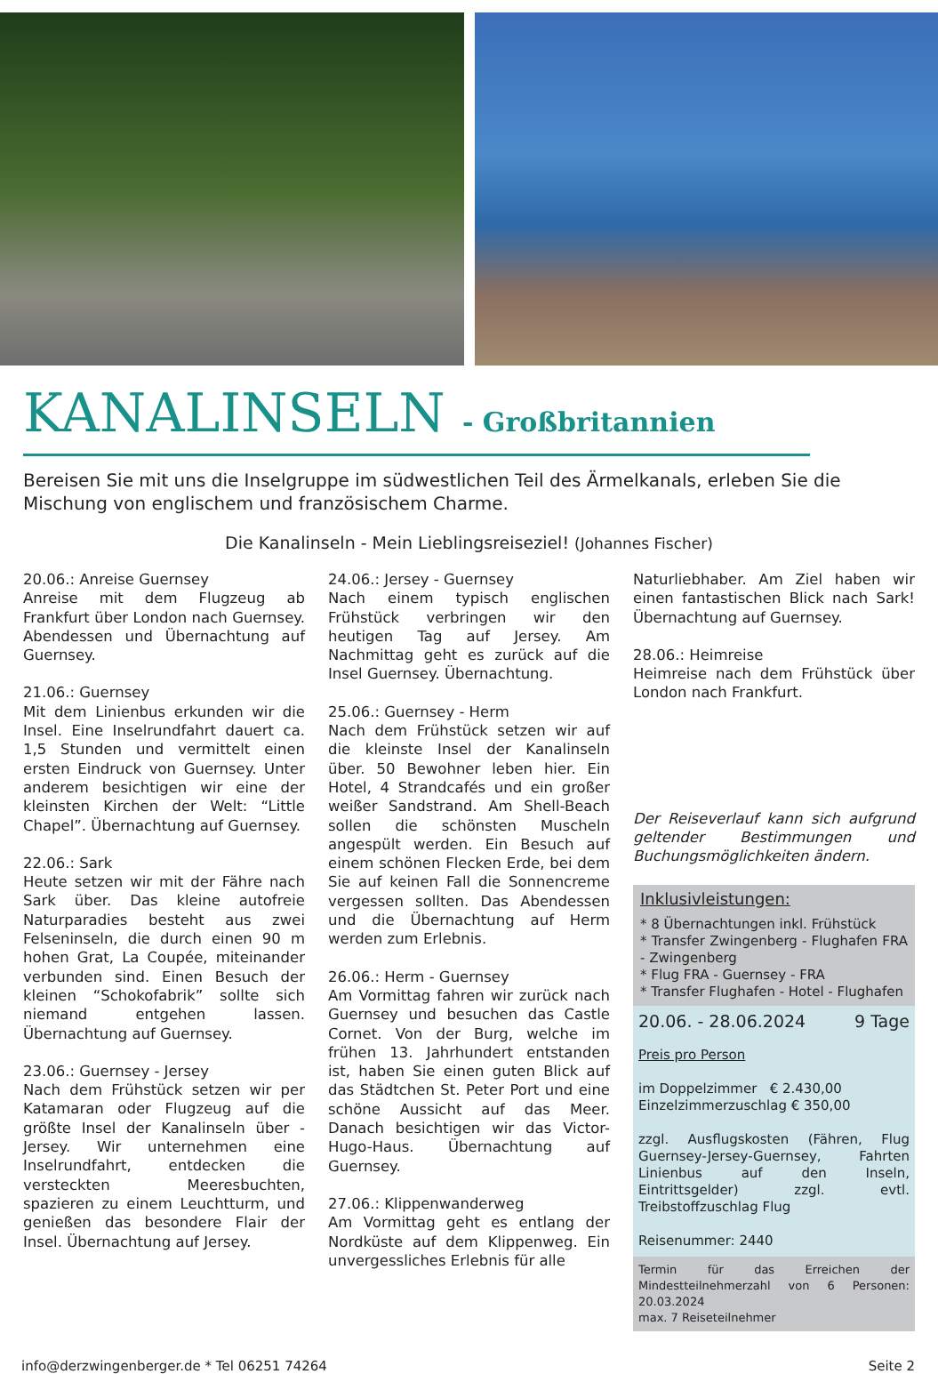KANALINSELN - Großbritannien
Bereisen Sie mit uns die Inselgruppe im südwestlichen Teil des Ärmelkanals, erleben Sie die Mischung von englischem und französischem Charme.
Die Kanalinseln - Mein Lieblingsreiseziel! (Johannes Fischer)
20.06.: Anreise Guernsey
Anreise mit dem Flugzeug ab Frankfurt über London nach Guernsey. Abendessen und Übernachtung auf Guernsey.
21.06.: Guernsey
Mit dem Linienbus erkunden wir die Insel. Eine Inselrundfahrt dauert ca. 1,5 Stunden und vermittelt einen ersten Eindruck von Guernsey. Unter anderem besichtigen wir eine der kleinsten Kirchen der Welt: “Little Chapel”. Übernachtung auf Guernsey.
22.06.: Sark
Heute setzen wir mit der Fähre nach Sark über. Das kleine autofreie Naturparadies besteht aus zwei Felseninseln, die durch einen 90 m hohen Grat, La Coupée, miteinander verbunden sind. Einen Besuch der kleinen “Schokofabrik” sollte sich niemand entgehen lassen. Übernachtung auf Guernsey.
23.06.: Guernsey - Jersey
Nach dem Frühstück setzen wir per Katamaran oder Flugzeug auf die größte Insel der Kanalinseln über - Jersey. Wir unternehmen eine Inselrundfahrt, entdecken die versteckten Meeresbuchten, spazieren zu einem Leuchtturm, und genießen das besondere Flair der Insel. Übernachtung auf Jersey.
24.06.: Jersey - Guernsey
Nach einem typisch englischen Frühstück verbringen wir den heutigen Tag auf Jersey. Am Nachmittag geht es zurück auf die Insel Guernsey. Übernachtung.
25.06.: Guernsey - Herm
Nach dem Frühstück setzen wir auf die kleinste Insel der Kanalinseln über. 50 Bewohner leben hier. Ein Hotel, 4 Strandcafés und ein großer weißer Sandstrand. Am Shell-Beach sollen die schönsten Muscheln angespült werden. Ein Besuch auf einem schönen Flecken Erde, bei dem Sie auf keinen Fall die Sonnencreme vergessen sollten. Das Abendessen und die Übernachtung auf Herm werden zum Erlebnis.
26.06.: Herm - Guernsey
Am Vormittag fahren wir zurück nach Guernsey und besuchen das Castle Cornet. Von der Burg, welche im frühen 13. Jahrhundert entstanden ist, haben Sie einen guten Blick auf das Städtchen St. Peter Port und eine schöne Aussicht auf das Meer. Danach besichtigen wir das Victor-Hugo-Haus. Übernachtung auf Guernsey.
27.06.: Klippenwanderweg
Am Vormittag geht es entlang der Nordküste auf dem Klippenweg. Ein unvergessliches Erlebnis für alle
Naturliebhaber. Am Ziel haben wir einen fantastischen Blick nach Sark! Übernachtung auf Guernsey.
28.06.: Heimreise
Heimreise nach dem Frühstück über London nach Frankfurt.
Der Reiseverlauf kann sich aufgrund geltender Bestimmungen und Buchungsmöglichkeiten ändern.
Inklusivleistungen:
* 8 Übernachtungen inkl. Frühstück
* Transfer Zwingenberg - Flughafen FRA - Zwingenberg
* Flug FRA - Guernsey - FRA
* Transfer Flughafen - Hotel - Flughafen
20.06. - 28.06.2024 9 Tage
Preis pro Person
im Doppelzimmer € 2.430,00
Einzelzimmerzuschlag € 350,00
zzgl. Ausflugskosten (Fähren, Flug Guernsey-Jersey-Guernsey, Fahrten Linienbus auf den Inseln, Eintrittsgelder) zzgl. evtl. Treibstoffzuschlag Flug
Reisenummer: 2440
Termin für das Erreichen der Mindestteilnehmerzahl von 6 Personen: 20.03.2024
max. 7 Reiseteilnehmer
info@derzwingenberger.de * Tel 06251 74264 Seite 2